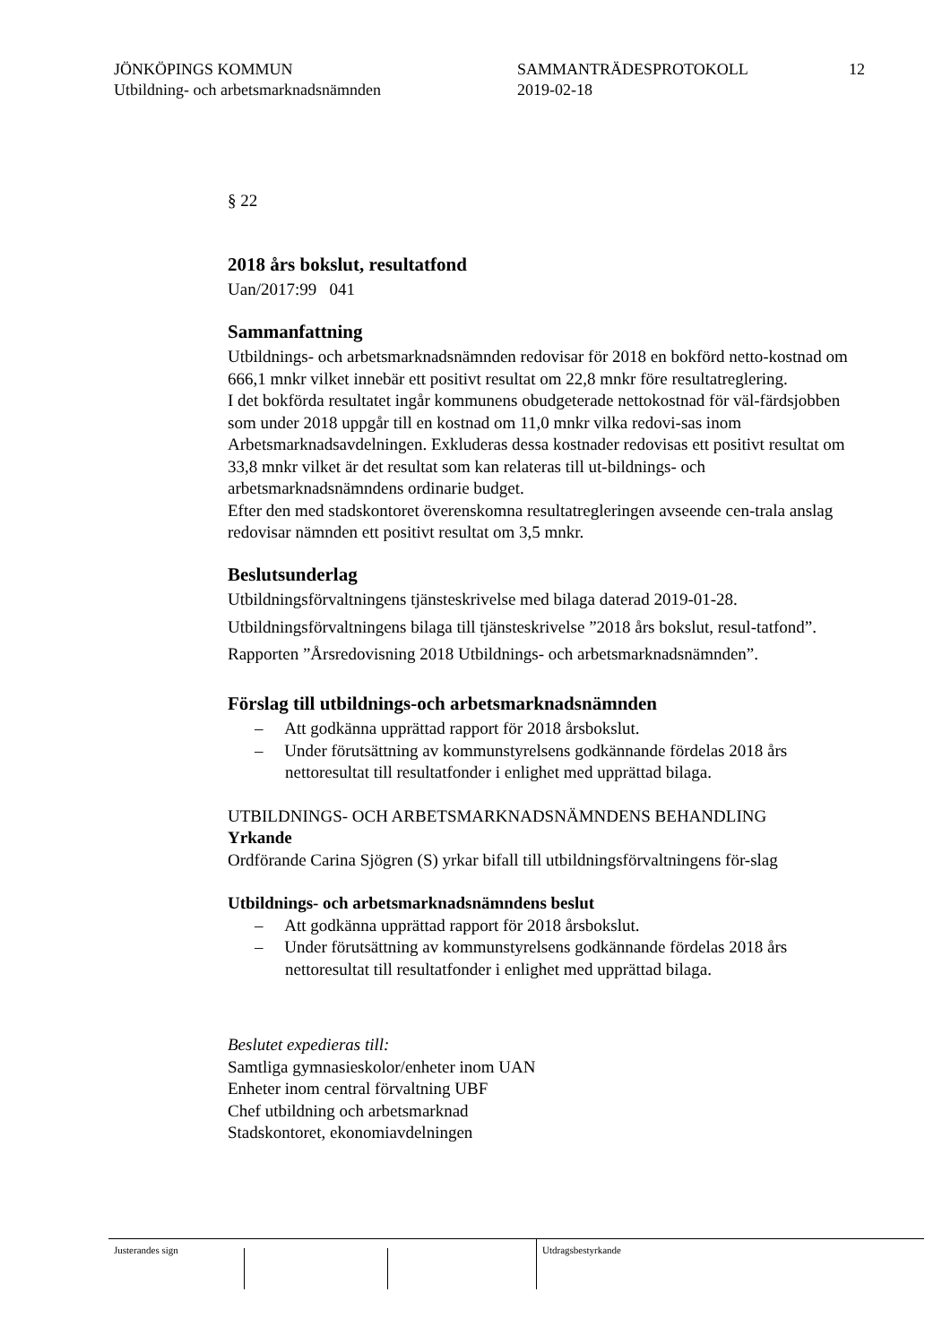JÖNKÖPINGS KOMMUN
Utbildning- och arbetsmarknadsnämnden
SAMMANTRÄDESPROTOKOLL
2019-02-18
12
§ 22
2018 års bokslut, resultatfond
Uan/2017:99 041
Sammanfattning
Utbildnings- och arbetsmarknadsnämnden redovisar för 2018 en bokförd netto-kostnad om 666,1 mnkr vilket innebär ett positivt resultat om 22,8 mnkr före resultatreglering.
I det bokförda resultatet ingår kommunens obudgeterade nettokostnad för väl-färdsjobben som under 2018 uppgår till en kostnad om 11,0 mnkr vilka redovi-sas inom Arbetsmarknadsavdelningen. Exkluderas dessa kostnader redovisas ett positivt resultat om 33,8 mnkr vilket är det resultat som kan relateras till ut-bildnings- och arbetsmarknadsnämndens ordinarie budget.
Efter den med stadskontoret överenskomna resultatregleringen avseende cen-trala anslag redovisar nämnden ett positivt resultat om 3,5 mnkr.
Beslutsunderlag
Utbildningsförvaltningens tjänsteskrivelse med bilaga daterad 2019-01-28.
Utbildningsförvaltningens bilaga till tjänsteskrivelse ”2018 års bokslut, resul-tatfond”.
Rapporten ”Årsredovisning 2018 Utbildnings- och arbetsmarknadsnämnden”.
Förslag till utbildnings-och arbetsmarknadsnämnden
– Att godkänna upprättad rapport för 2018 årsbokslut.
– Under förutsättning av kommunstyrelsens godkännande fördelas 2018 års nettoresultat till resultatfonder i enlighet med upprättad bilaga.
UTBILDNINGS- OCH ARBETSMARKNADSNÄMNDENS BEHANDLING
Yrkande
Ordförande Carina Sjögren (S) yrkar bifall till utbildningsförvaltningens för-slag
Utbildnings- och arbetsmarknadsnämndens beslut
– Att godkänna upprättad rapport för 2018 årsbokslut.
– Under förutsättning av kommunstyrelsens godkännande fördelas 2018 års nettoresultat till resultatfonder i enlighet med upprättad bilaga.
Beslutet expedieras till:
Samtliga gymnasieskolor/enheter inom UAN
Enheter inom central förvaltning UBF
Chef utbildning och arbetsmarknad
Stadskontoret, ekonomiavdelningen
Justerandes sign Utdragsbestyrkande